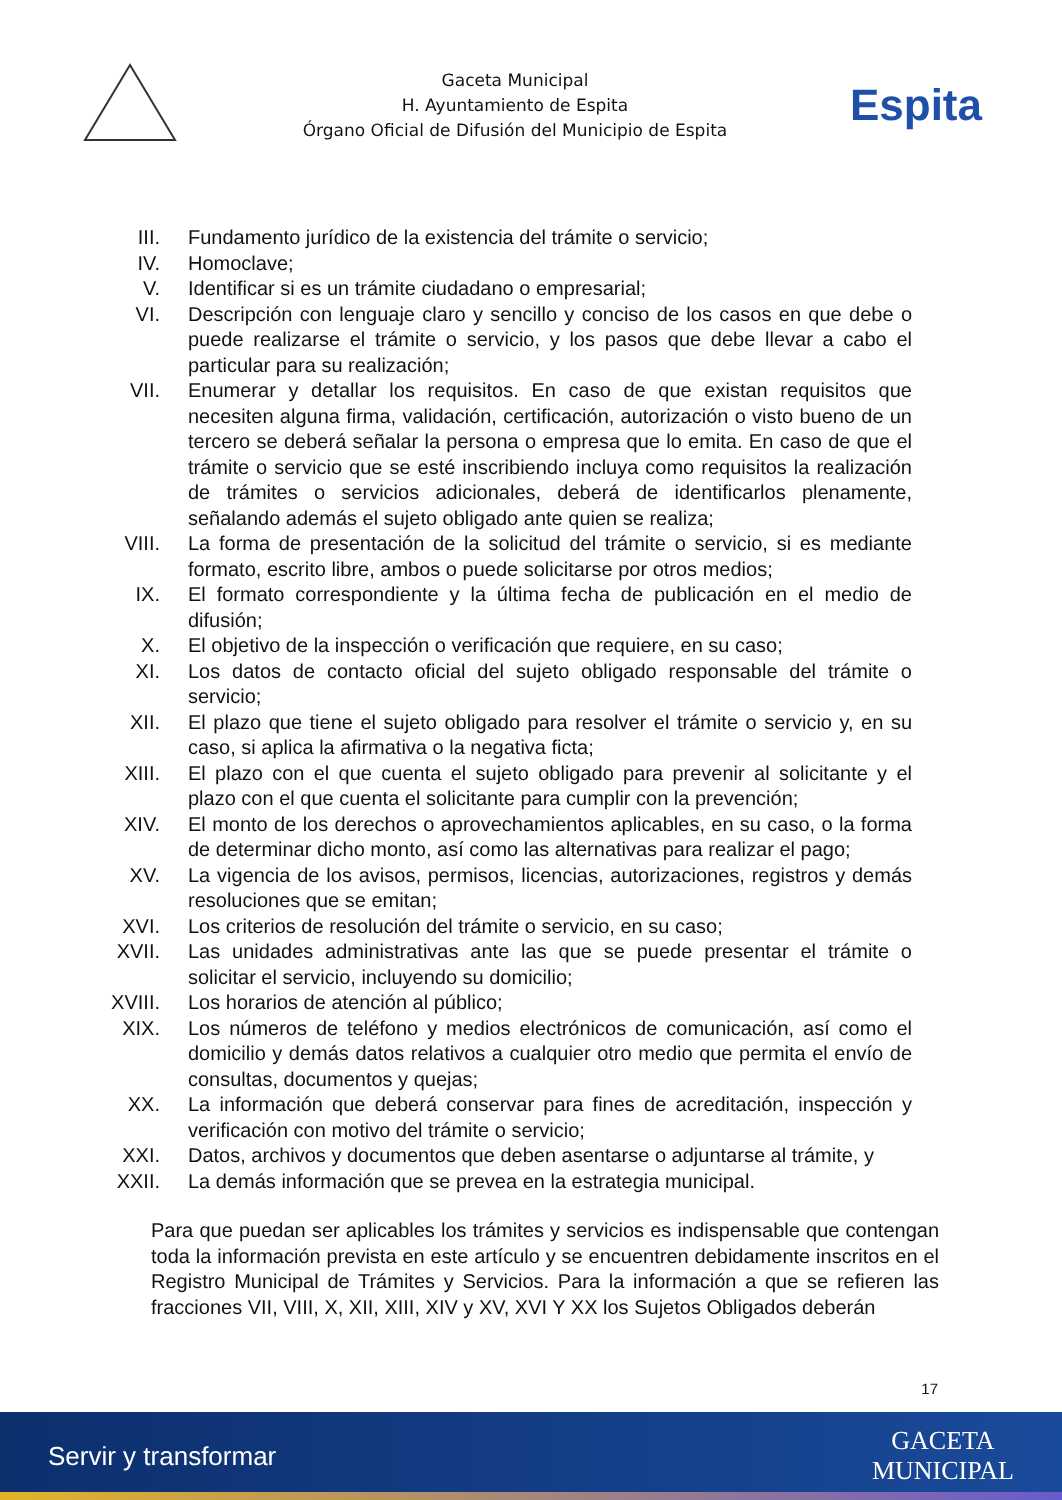Gaceta Municipal
H. Ayuntamiento de Espita
Órgano Oficial de Difusión del Municipio de Espita
Espita
III. Fundamento jurídico de la existencia del trámite o servicio;
IV. Homoclave;
V. Identificar si es un trámite ciudadano o empresarial;
VI. Descripción con lenguaje claro y sencillo y conciso de los casos en que debe o puede realizarse el trámite o servicio, y los pasos que debe llevar a cabo el particular para su realización;
VII. Enumerar y detallar los requisitos. En caso de que existan requisitos que necesiten alguna firma, validación, certificación, autorización o visto bueno de un tercero se deberá señalar la persona o empresa que lo emita. En caso de que el trámite o servicio que se esté inscribiendo incluya como requisitos la realización de trámites o servicios adicionales, deberá de identificarlos plenamente, señalando además el sujeto obligado ante quien se realiza;
VIII. La forma de presentación de la solicitud del trámite o servicio, si es mediante formato, escrito libre, ambos o puede solicitarse por otros medios;
IX. El formato correspondiente y la última fecha de publicación en el medio de difusión;
X. El objetivo de la inspección o verificación que requiere, en su caso;
XI. Los datos de contacto oficial del sujeto obligado responsable del trámite o servicio;
XII. El plazo que tiene el sujeto obligado para resolver el trámite o servicio y, en su caso, si aplica la afirmativa o la negativa ficta;
XIII. El plazo con el que cuenta el sujeto obligado para prevenir al solicitante y el plazo con el que cuenta el solicitante para cumplir con la prevención;
XIV. El monto de los derechos o aprovechamientos aplicables, en su caso, o la forma de determinar dicho monto, así como las alternativas para realizar el pago;
XV. La vigencia de los avisos, permisos, licencias, autorizaciones, registros y demás resoluciones que se emitan;
XVI. Los criterios de resolución del trámite o servicio, en su caso;
XVII. Las unidades administrativas ante las que se puede presentar el trámite o solicitar el servicio, incluyendo su domicilio;
XVIII. Los horarios de atención al público;
XIX. Los números de teléfono y medios electrónicos de comunicación, así como el domicilio y demás datos relativos a cualquier otro medio que permita el envío de consultas, documentos y quejas;
XX. La información que deberá conservar para fines de acreditación, inspección y verificación con motivo del trámite o servicio;
XXI. Datos, archivos y documentos que deben asentarse o adjuntarse al trámite, y
XXII. La demás información que se prevea en la estrategia municipal.
Para que puedan ser aplicables los trámites y servicios es indispensable que contengan toda la información prevista en este artículo y se encuentren debidamente inscritos en el Registro Municipal de Trámites y Servicios. Para la información a que se refieren las fracciones VII, VIII, X, XII, XIII, XIV y XV, XVI Y XX los Sujetos Obligados deberán
17
Servir y transformar
GACETA
MUNICIPAL